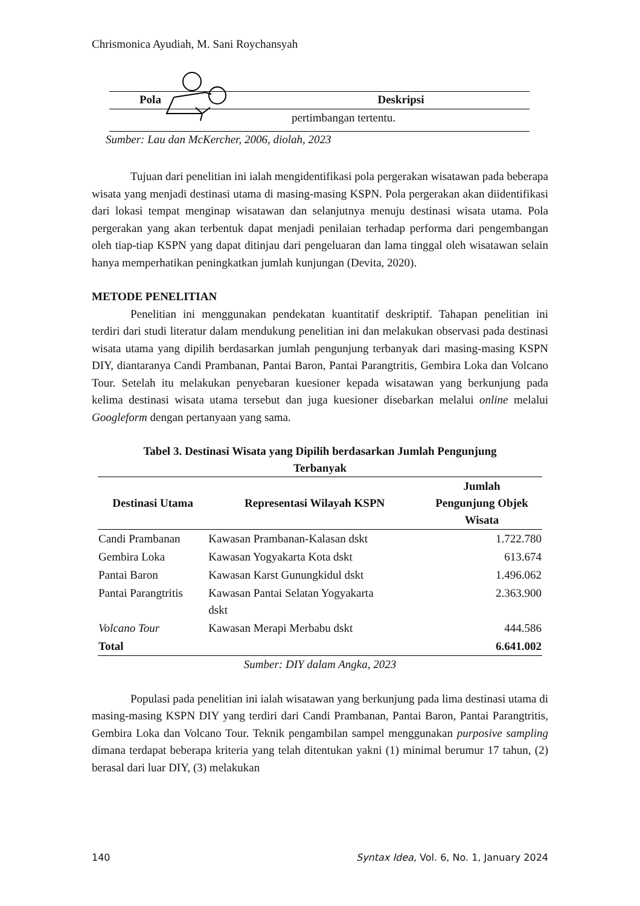Chrismonica Ayudiah, M. Sani Roychansyah
Pola Deskripsi
pertimbangan tertentu.
Sumber: Lau dan McKercher, 2006, diolah, 2023
Tujuan dari penelitian ini ialah mengidentifikasi pola pergerakan wisatawan pada beberapa wisata yang menjadi destinasi utama di masing-masing KSPN. Pola pergerakan akan diidentifikasi dari lokasi tempat menginap wisatawan dan selanjutnya menuju destinasi wisata utama. Pola pergerakan yang akan terbentuk dapat menjadi penilaian terhadap performa dari pengembangan oleh tiap-tiap KSPN yang dapat ditinjau dari pengeluaran dan lama tinggal oleh wisatawan selain hanya memperhatikan peningkatkan jumlah kunjungan (Devita, 2020).
METODE PENELITIAN
Penelitian ini menggunakan pendekatan kuantitatif deskriptif. Tahapan penelitian ini terdiri dari studi literatur dalam mendukung penelitian ini dan melakukan observasi pada destinasi wisata utama yang dipilih berdasarkan jumlah pengunjung terbanyak dari masing-masing KSPN DIY, diantaranya Candi Prambanan, Pantai Baron, Pantai Parangtritis, Gembira Loka dan Volcano Tour. Setelah itu melakukan penyebaran kuesioner kepada wisatawan yang berkunjung pada kelima destinasi wisata utama tersebut dan juga kuesioner disebarkan melalui online melalui Googleform dengan pertanyaan yang sama.
Tabel 3. Destinasi Wisata yang Dipilih berdasarkan Jumlah Pengunjung
Terbanyak
| Destinasi Utama | Representasi Wilayah KSPN | Jumlah Pengunjung Objek Wisata |
| --- | --- | --- |
| Candi Prambanan | Kawasan Prambanan-Kalasan dskt | 1.722.780 |
| Gembira Loka | Kawasan Yogyakarta Kota dskt | 613.674 |
| Pantai Baron | Kawasan Karst Gunungkidul dskt | 1.496.062 |
| Pantai Parangtritis | Kawasan Pantai Selatan Yogyakarta dskt | 2.363.900 |
| Volcano Tour | Kawasan Merapi Merbabu dskt | 444.586 |
| Total | | 6.641.002 |
Sumber: DIY dalam Angka, 2023
Populasi pada penelitian ini ialah wisatawan yang berkunjung pada lima destinasi utama di masing-masing KSPN DIY yang terdiri dari Candi Prambanan, Pantai Baron, Pantai Parangtritis, Gembira Loka dan Volcano Tour. Teknik pengambilan sampel menggunakan purposive sampling dimana terdapat beberapa kriteria yang telah ditentukan yakni (1) minimal berumur 17 tahun, (2) berasal dari luar DIY, (3) melakukan
140 Syntax Idea, Vol. 6, No. 1, January 2024